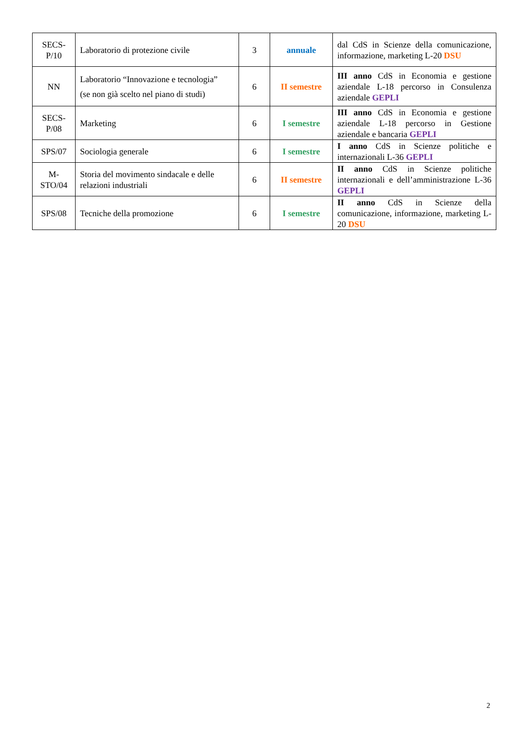| SECS-P/10 | Laboratorio di protezione civile | 3 | annuale | dal CdS in Scienze della comunicazione, informazione, marketing L-20 DSU |
| NN | Laboratorio “Innovazione e tecnologia” (se non già scelto nel piano di studi) | 6 | II semestre | III anno CdS in Economia e gestione aziendale L-18 percorso in Consulenza aziendale GEPLI |
| SECS-P/08 | Marketing | 6 | I semestre | III anno CdS in Economia e gestione aziendale L-18 percorso in Gestione aziendale e bancaria GEPLI |
| SPS/07 | Sociologia generale | 6 | I semestre | I anno CdS in Scienze politiche e internazionali L-36 GEPLI |
| M-STO/04 | Storia del movimento sindacale e delle relazioni industriali | 6 | II semestre | II anno CdS in Scienze politiche internazionali e dell’amministrazione L-36 GEPLI |
| SPS/08 | Tecniche della promozione | 6 | I semestre | II anno CdS in Scienze della comunicazione, informazione, marketing L-20 DSU |
2